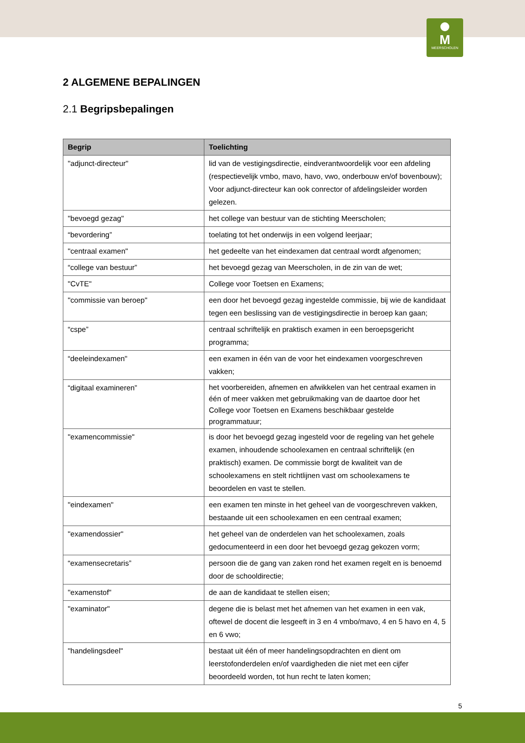M
MEERSCHOLEN
2 ALGEMENE BEPALINGEN
2.1 Begripsbepalingen
| Begrip | Toelichting |
| --- | --- |
| "adjunct-directeur" | lid van de vestigingsdirectie, eindverantwoordelijk voor een afdeling (respectievelijk vmbo, mavo, havo, vwo, onderbouw en/of bovenbouw); Voor adjunct-directeur kan ook conrector of afdelingsleider worden gelezen. |
| "bevoegd gezag" | het college van bestuur van de stichting Meerscholen; |
| “bevordering” | toelating tot het onderwijs in een volgend leerjaar; |
| "centraal examen" | het gedeelte van het eindexamen dat centraal wordt afgenomen; |
| “college van bestuur” | het bevoegd gezag van Meerscholen, in de zin van de wet; |
| "CvTE" | College voor Toetsen en Examens; |
| "commissie van beroep" | een door het bevoegd gezag ingestelde commissie, bij wie de kandidaat tegen een beslissing van de vestigingsdirectie in beroep kan gaan; |
| “cspe” | centraal schriftelijk en praktisch examen in een beroepsgericht programma; |
| “deeleindexamen" | een examen in één van de voor het eindexamen voorgeschreven vakken; |
| “digitaal examineren” | het voorbereiden, afnemen en afwikkelen van het centraal examen in één of meer vakken met gebruikmaking van de daartoe door het College voor Toetsen en Examens beschikbaar gestelde programmatuur; |
| "examencommissie" | is door het bevoegd gezag ingesteld voor de regeling van het gehele examen, inhoudende schoolexamen en centraal schriftelijk (en praktisch) examen. De commissie borgt de kwaliteit van de schoolexamens en stelt richtlijnen vast om schoolexamens te beoordelen en vast te stellen. |
| "eindexamen" | een examen ten minste in het geheel van de voorgeschreven vakken, bestaande uit een schoolexamen en een centraal examen; |
| "examendossier" | het geheel van de onderdelen van het schoolexamen, zoals gedocumenteerd in een door het bevoegd gezag gekozen vorm; |
| “examensecretaris” | persoon die de gang van zaken rond het examen regelt en is benoemd door de schooldirectie; |
| "examenstof" | de aan de kandidaat te stellen eisen; |
| "examinator" | degene die is belast met het afnemen van het examen in een vak, oftewel de docent die lesgeeft in 3 en 4 vmbo/mavo, 4 en 5 havo en 4, 5 en 6 vwo; |
| "handelingsdeel" | bestaat uit één of meer handelingsopdrachten en dient om leerstofonderdelen en/of vaardigheden die niet met een cijfer beoordeeld worden, tot hun recht te laten komen; |
5